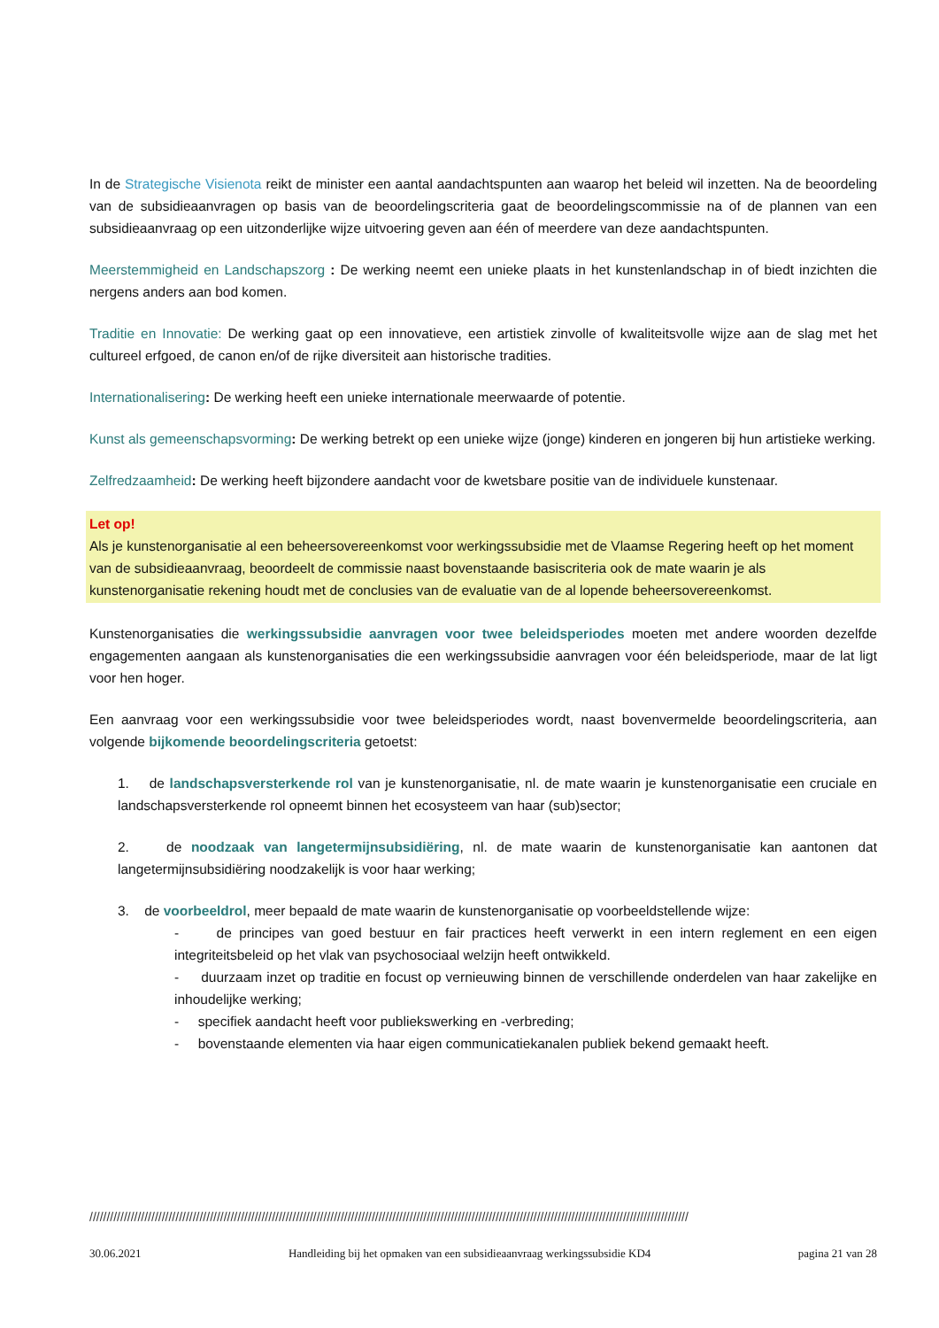In de Strategische Visienota reikt de minister een aantal aandachtspunten aan waarop het beleid wil inzetten. Na de beoordeling van de subsidieaanvragen op basis van de beoordelingscriteria gaat de beoordelingscommissie na of de plannen van een subsidieaanvraag op een uitzonderlijke wijze uitvoering geven aan één of meerdere van deze aandachtspunten.
Meerstemmigheid en Landschapszorg : De werking neemt een unieke plaats in het kunstenlandschap in of biedt inzichten die nergens anders aan bod komen.
Traditie en Innovatie: De werking gaat op een innovatieve, een artistiek zinvolle of kwaliteitsvolle wijze aan de slag met het cultureel erfgoed, de canon en/of de rijke diversiteit aan historische tradities.
Internationalisering: De werking heeft een unieke internationale meerwaarde of potentie.
Kunst als gemeenschapsvorming: De werking betrekt op een unieke wijze (jonge) kinderen en jongeren bij hun artistieke werking.
Zelfredzaamheid: De werking heeft bijzondere aandacht voor de kwetsbare positie van de individuele kunstenaar.
Let op!
Als je kunstenorganisatie al een beheersovereenkomst voor werkingssubsidie met de Vlaamse Regering heeft op het moment van de subsidieaanvraag, beoordeelt de commissie naast bovenstaande basiscriteria ook de mate waarin je als kunstenorganisatie rekening houdt met de conclusies van de evaluatie van de al lopende beheersovereenkomst.
Kunstenorganisaties die werkingssubsidie aanvragen voor twee beleidsperiodes moeten met andere woorden dezelfde engagementen aangaan als kunstenorganisaties die een werkingssubsidie aanvragen voor één beleidsperiode, maar de lat ligt voor hen hoger.
Een aanvraag voor een werkingssubsidie voor twee beleidsperiodes wordt, naast bovenvermelde beoordelingscriteria, aan volgende bijkomende beoordelingscriteria getoetst:
1. de landschapsversterkende rol van je kunstenorganisatie, nl. de mate waarin je kunstenorganisatie een cruciale en landschapsversterkende rol opneemt binnen het ecosysteem van haar (sub)sector;
2. de noodzaak van langetermijnsubsidiëring, nl. de mate waarin de kunstenorganisatie kan aantonen dat langetermijnsubsidiëring noodzakelijk is voor haar werking;
3. de voorbeeldrol, meer bepaald de mate waarin de kunstenorganisatie op voorbeeldstellende wijze:
- de principes van goed bestuur en fair practices heeft verwerkt in een intern reglement en een eigen integriteitsbeleid op het vlak van psychosociaal welzijn heeft ontwikkeld.
- duurzaam inzet op traditie en focust op vernieuwing binnen de verschillende onderdelen van haar zakelijke en inhoudelijke werking;
- specifiek aandacht heeft voor publiekswerking en -verbreding;
- bovenstaande elementen via haar eigen communicatiekanalen publiek bekend gemaakt heeft.
//////////////////////////////////////////////////////////////////////////////////////////////////////////////////////////////////////////////////////////////////////////////
30.06.2021 Handleiding bij het opmaken van een subsidieaanvraag werkingssubsidie KD4 pagina 21 van 28